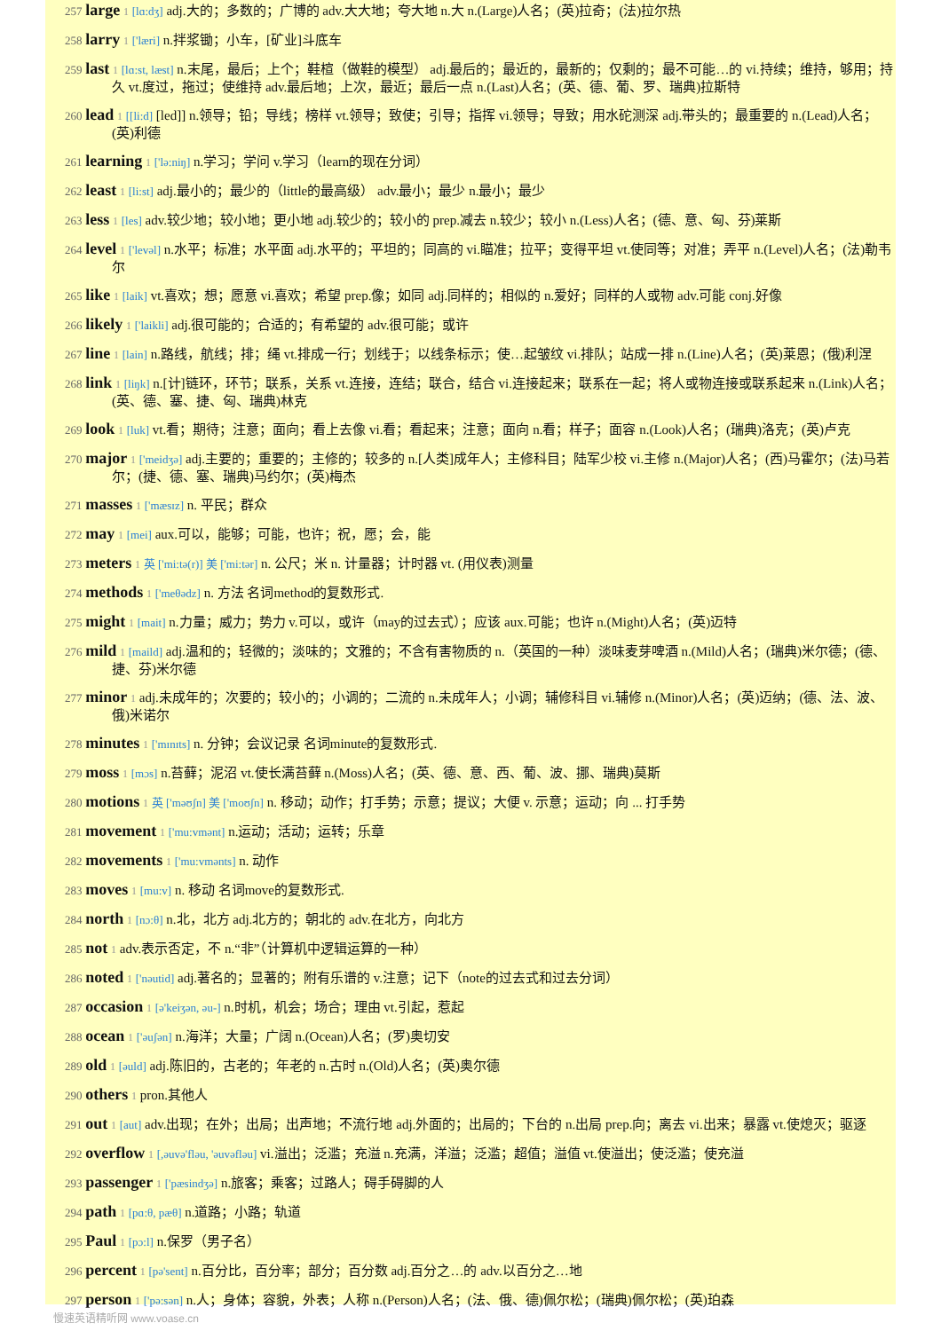257 large 1 [lɑ:dʒ] adj.大的；多数的；广博的 adv.大大地；夸大地 n.大 n.(Large)人名；(英)拉奇；(法)拉尔热
258 larry 1 ['læri] n.拌浆锄；小车，[矿业]斗底车
259 last 1 [lɑ:st, læst] n.末尾，最后；上个；鞋楦（做鞋的模型） adj.最后的；最近的，最新的；仅剩的；最不可能…的 vi.持续；维持，够用；持久 vt.度过，拖过；使维持 adv.最后地；上次，最近；最后一点 n.(Last)人名；(英、德、葡、罗、瑞典)拉斯特
260 lead 1 [[li:d] [led]] n.领导；铅；导线；榜样 vt.领导；致使；引导；指挥 vi.领导；导致；用水砣测深 adj.带头的；最重要的 n.(Lead)人名；(英)利德
261 learning 1 ['lə:niŋ] n.学习；学问 v.学习（learn的现在分词）
262 least 1 [li:st] adj.最小的；最少的（little的最高级） adv.最小；最少 n.最小；最少
263 less 1 [les] adv.较少地；较小地；更小地 adj.较少的；较小的 prep.减去 n.较少；较小 n.(Less)人名；(德、意、匈、芬)莱斯
264 level 1 ['levəl] n.水平；标准；水平面 adj.水平的；平坦的；同高的 vi.瞄准；拉平；变得平坦 vt.使同等；对准；弄平 n.(Level)人名；(法)勒韦尔
265 like 1 [laik] vt.喜欢；想；愿意 vi.喜欢；希望 prep.像；如同 adj.同样的；相似的 n.爱好；同样的人或物 adv.可能 conj.好像
266 likely 1 ['laikli] adj.很可能的；合适的；有希望的 adv.很可能；或许
267 line 1 [lain] n.路线，航线；排；绳 vt.排成一行；划线于；以线条标示；使…起皱纹 vi.排队；站成一排 n.(Line)人名；(英)莱恩；(俄)利涅
268 link 1 [liŋk] n.[计]链环，环节；联系，关系 vt.连接，连结；联合，结合 vi.连接起来；联系在一起；将人或物连接或联系起来 n.(Link)人名；(英、德、塞、捷、匈、瑞典)林克
269 look 1 [luk] vt.看；期待；注意；面向；看上去像 vi.看；看起来；注意；面向 n.看；样子；面容 n.(Look)人名；(瑞典)洛克；(英)卢克
270 major 1 ['meidʒə] adj.主要的；重要的；主修的；较多的 n.[人类]成年人；主修科目；陆军少校 vi.主修 n.(Major)人名；(西)马霍尔；(法)马若尔；(捷、德、塞、瑞典)马约尔；(英)梅杰
271 masses 1 ['mæsɪz] n. 平民；群众
272 may 1 [mei] aux.可以，能够；可能，也许；祝，愿；会，能
273 meters 1 英 ['mi:tə(r)] 美 ['mi:tər] n. 公尺；米 n. 计量器；计时器 vt. (用仪表)测量
274 methods 1 ['meθədz] n. 方法 名词method的复数形式.
275 might 1 [mait] n.力量；威力；势力 v.可以，或许（may的过去式）；应该 aux.可能；也许 n.(Might)人名；(英)迈特
276 mild 1 [maild] adj.温和的；轻微的；淡味的；文雅的；不含有害物质的 n.（英国的一种）淡味麦芽啤酒 n.(Mild)人名；(瑞典)米尔德；(德、捷、芬)米尔德
277 minor 1 adj.未成年的；次要的；较小的；小调的；二流的 n.未成年人；小调；辅修科目 vi.辅修 n.(Minor)人名；(英)迈纳；(德、法、波、俄)米诺尔
278 minutes 1 ['mɪnɪts] n. 分钟；会议记录 名词minute的复数形式.
279 moss 1 [mɔs] n.苔藓；泥沼 vt.使长满苔藓 n.(Moss)人名；(英、德、意、西、葡、波、挪、瑞典)莫斯
280 motions 1 英 ['məʊʃn] 美 ['moʊʃn] n. 移动；动作；打手势；示意；提议；大便 v. 示意；运动；向 ... 打手势
281 movement 1 ['mu:vmənt] n.运动；活动；运转；乐章
282 movements 1 ['mu:vmənts] n. 动作
283 moves 1 [mu:v] n. 移动 名词move的复数形式.
284 north 1 [nɔ:θ] n.北，北方 adj.北方的；朝北的 adv.在北方，向北方
285 not 1 adv.表示否定，不 n.“非”（计算机中逻辑运算的一种）
286 noted 1 ['nəutid] adj.著名的；显著的；附有乐谱的 v.注意；记下（note的过去式和过去分词）
287 occasion 1 [ə'keiʒən, əu-] n.时机，机会；场合；理由 vt.引起，惹起
288 ocean 1 ['əuʃən] n.海洋；大量；广阔 n.(Ocean)人名；(罗)奥切安
289 old 1 [əuld] adj.陈旧的，古老的；年老的 n.古时 n.(Old)人名；(英)奥尔德
290 others 1 pron.其他人
291 out 1 [aut] adv.出现；在外；出局；出声地；不流行地 adj.外面的；出局的；下台的 n.出局 prep.向；离去 vi.出来；暴露 vt.使熄灭；驱逐
292 overflow 1 [,əuvə'fləu, 'əuvəfləu] vi.溢出；泛滥；充溢 n.充满，洋溢；泛滥；超值；溢值 vt.使溢出；使泛滥；使充溢
293 passenger 1 ['pæsindʒə] n.旅客；乘客；过路人；碍手碍脚的人
294 path 1 [pɑ:θ, pæθ] n.道路；小路；轨道
295 Paul 1 [pɔ:l] n.保罗（男子名）
296 percent 1 [pə'sent] n.百分比，百分率；部分；百分数 adj.百分之…的 adv.以百分之…地
297 person 1 ['pə:sən] n.人；身体；容貌，外表；人称 n.(Person)人名；(法、俄、德)佩尔松；(瑞典)佩尔松；(英)珀森
慢速英语精听网 www.voase.cn